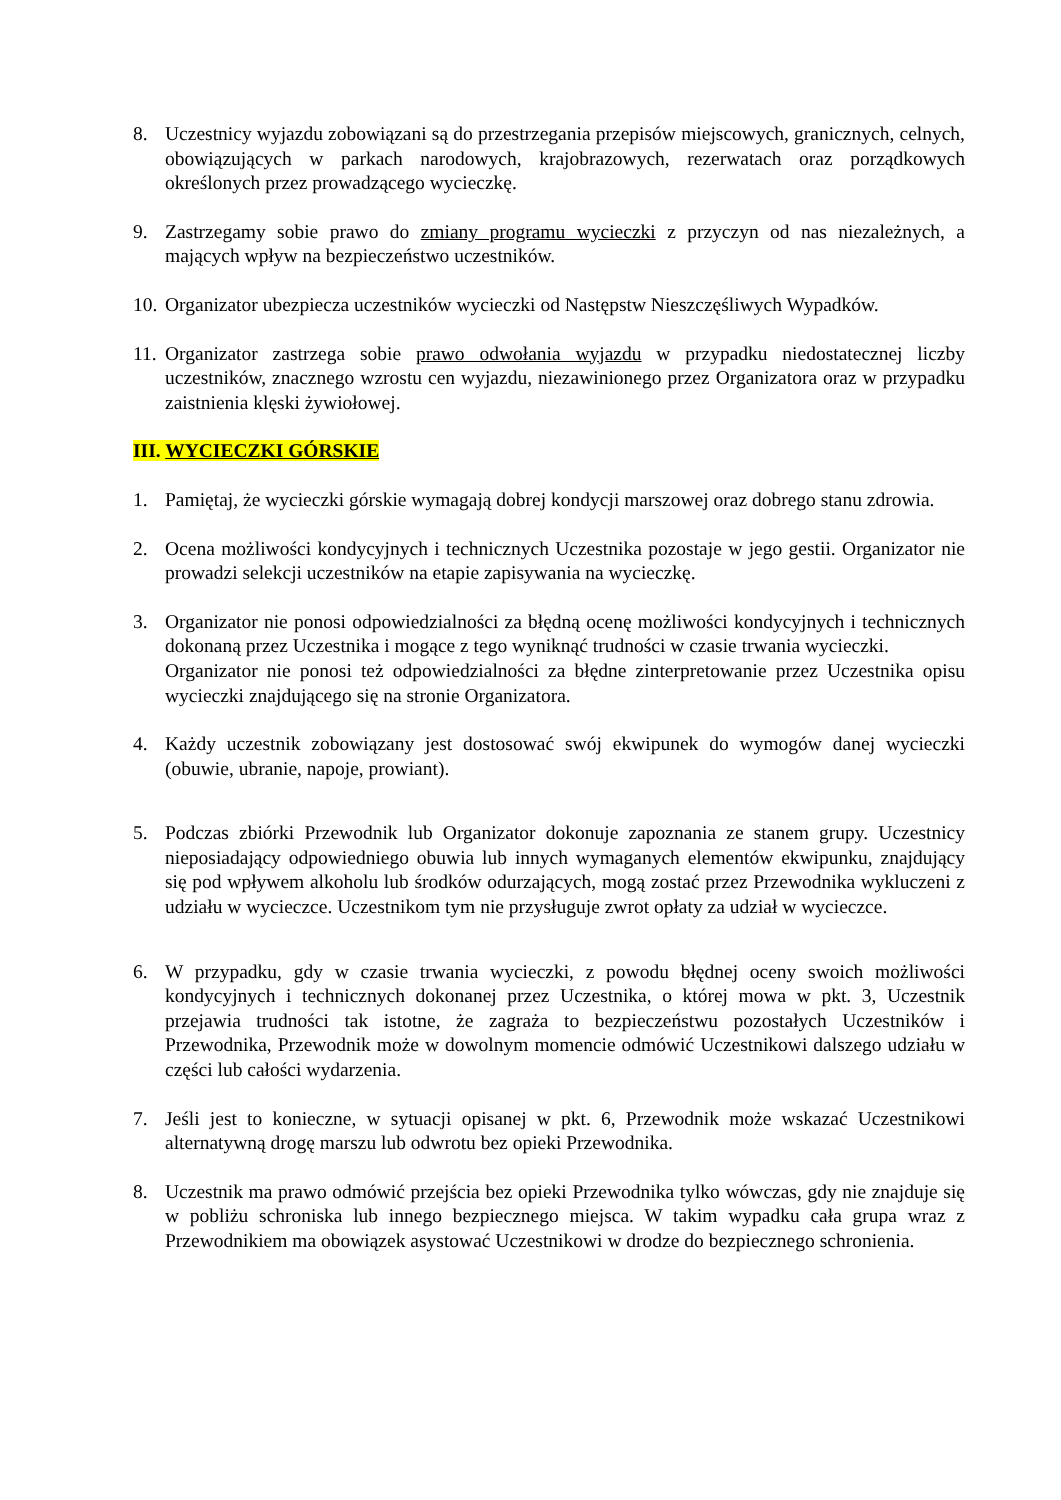8. Uczestnicy wyjazdu zobowiązani są do przestrzegania przepisów miejscowych, granicznych, celnych, obowiązujących w parkach narodowych, krajobrazowych, rezerwatach oraz porządkowych określonych przez prowadzącego wycieczkę.
9. Zastrzegamy sobie prawo do zmiany programu wycieczki z przyczyn od nas niezależnych, a mających wpływ na bezpieczeństwo uczestników.
10.
Organizator ubezpiecza uczestników wycieczki od Następstw Nieszczęśliwych Wypadków.
11.
Organizator zastrzega sobie prawo odwołania wyjazdu w przypadku niedostatecznej liczby uczestników, znacznego wzrostu cen wyjazdu, niezawinionego przez Organizatora oraz w przypadku zaistnienia klęski żywiołowej.
III. WYCIECZKI GÓRSKIE
1. Pamiętaj, że wycieczki górskie wymagają dobrej kondycji marszowej oraz dobrego stanu zdrowia.
2. Ocena możliwości kondycyjnych i technicznych Uczestnika pozostaje w jego gestii. Organizator nie prowadzi selekcji uczestników na etapie zapisywania na wycieczkę.
3. Organizator nie ponosi odpowiedzialności za błędną ocenę możliwości kondycyjnych i technicznych dokonaną przez Uczestnika i mogące z tego wyniknąć trudności w czasie trwania wycieczki.
Organizator nie ponosi też odpowiedzialności za błędne zinterpretowanie przez Uczestnika opisu wycieczki znajdującego się na stronie Organizatora.
4. Każdy uczestnik zobowiązany jest dostosować swój ekwipunek do wymogów danej wycieczki (obuwie, ubranie, napoje, prowiant).
5. Podczas zbiórki Przewodnik lub Organizator dokonuje zapoznania ze stanem grupy. Uczestnicy nieposiadający odpowiedniego obuwia lub innych wymaganych elementów ekwipunku, znajdujący się pod wpływem alkoholu lub środków odurzających, mogą zostać przez Przewodnika wykluczeni z udziału w wycieczce. Uczestnikom tym nie przysługuje zwrot opłaty za udział w wycieczce.
6. W przypadku, gdy w czasie trwania wycieczki, z powodu błędnej oceny swoich możliwości kondycyjnych i technicznych dokonanej przez Uczestnika, o której mowa w pkt. 3, Uczestnik przejawia trudności tak istotne, że zagraża to bezpieczeństwu pozostałych Uczestników i Przewodnika, Przewodnik może w dowolnym momencie odmówić Uczestnikowi dalszego udziału w części lub całości wydarzenia.
7. Jeśli jest to konieczne, w sytuacji opisanej w pkt. 6, Przewodnik może wskazać Uczestnikowi alternatywną drogę marszu lub odwrotu bez opieki Przewodnika.
8. Uczestnik ma prawo odmówić przejścia bez opieki Przewodnika tylko wówczas, gdy nie znajduje się w pobliżu schroniska lub innego bezpiecznego miejsca. W takim wypadku cała grupa wraz z Przewodnikiem ma obowiązek asystować Uczestnikowi w drodze do bezpiecznego schronienia.